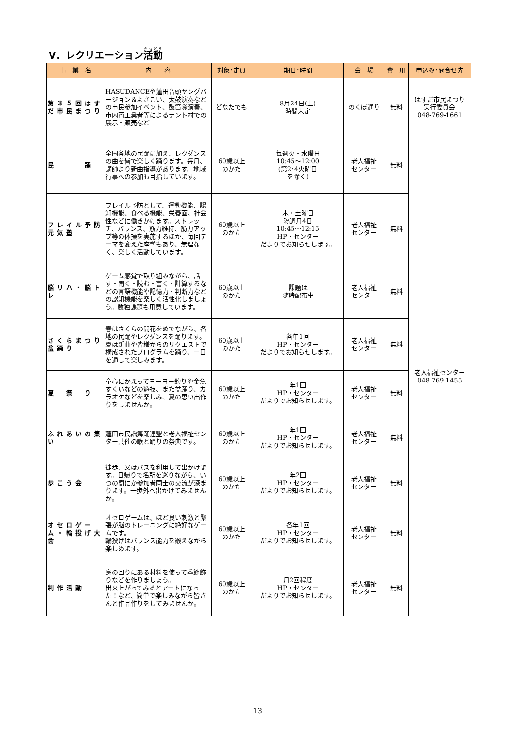Ⅴ．レクリエーション活動
| 事 業 名 | 内 容 | 対象･定員 | 期日･時間 | 会 場 | 費 用 | 申込み･問合せ先 |
| --- | --- | --- | --- | --- | --- | --- |
| 第３５回はすだ市民まつり | HASUDANCEや蓮田音頭ヤングバージョン＆よさこい、太鼓演奏などの市民参加イベント、鼓笛隊演奏、市内商工業者等によるテント村での展示・販売など | どなたでも | 8月24日(土) 時間未定 | のくぼ通り | 無料 | はすだ市民まつり 実行委員会 048-769-1661 |
| 民 踊 | 全国各地の民踊に加え、レクダンスの曲を皆で楽しく踊ります。毎月、講師より新曲指導があります。地域行事への参加も目指しています。 | 60歳以上 のかた | 毎週火・水曜日 10:45～12:00 (第2･4火曜日 を除く) | 老人福祉 センター | 無料 | 老人福祉センター 048-769-1455 |
| フレイル予防元気塾 | フレイル予防として、運動機能、認知機能、食べる機能、栄養面、社会性などに働きかけます。ストレッチ、バランス、筋力維持、筋力アップ等の体操を実施するほか、毎回テーマを変えた座学もあり、無理なく、楽しく活動しています。 | 60歳以上 のかた | 木・土曜日 隔週月4日 10:45～12:15 HP・センター だよりでお知らせします。 | 老人福祉 センター | 無料 | |
| 脳リハ・脳トレ | ゲーム感覚で取り組みながら、話す・聞く・読む・書く・計算するなどの言語機能や記憶力・判断力などの認知機能を楽しく活性化しましょう。数独課題も用意しています。 | 60歳以上 のかた | 課題は 随時配布中 | 老人福祉 センター | 無料 | |
| さくらまつり盆踊り | 春はさくらの開花をめでながら、各地の民踊やレクダンスを踊ります。夏は新曲や皆様からのリクエストで構成されたプログラムを踊り、一日を通して楽しみます。 | 60歳以上 のかた | 各年1回 HP・センター だよりでお知らせします。 | 老人福祉 センター | 無料 | |
| 夏 祭 り | 童心にかえってヨーヨー釣りや金魚すくいなどの遊技、また盆踊り、カラオケなどを楽しみ、夏の思い出作りをしませんか。 | 60歳以上 のかた | 年1回 HP・センター だよりでお知らせします。 | 老人福祉 センター | 無料 | |
| ふれあいの集い | 蓮田市民謡舞踊連盟と老人福祉センター共催の歌と踊りの祭典です。 | 60歳以上 のかた | 年1回 HP・センター だよりでお知らせします。 | 老人福祉 センター | 無料 | |
| 歩こう会 | 徒歩、又はバスを利用して出かけます。日帰りで名所を巡りながら、いつの間にか参加者同士の交流が深まります。一歩外へ出かけてみませんか。 | 60歳以上 のかた | 年2回 HP・センター だよりでお知らせします。 | 老人福祉 センター | 無料 | |
| オセロゲーム・輪投げ大会 | オセロゲームは、ほど良い刺激と緊張が脳のトレーニングに絶好なゲームです。 輪投げはバランス能力を鍛えながら楽しめます。 | 60歳以上 のかた | 各年1回 HP・センター だよりでお知らせします。 | 老人福祉 センター | 無料 | |
| 制作活動 | 身の回りにある材料を使って季節飾りなどを作りましょう。 出来上がってみるとアートになった！など、簡単で楽しみながら皆さんと作品作りをしてみませんか。 | 60歳以上 のかた | 月2回程度 HP・センター だよりでお知らせします。 | 老人福祉 センター | 無料 | |
13